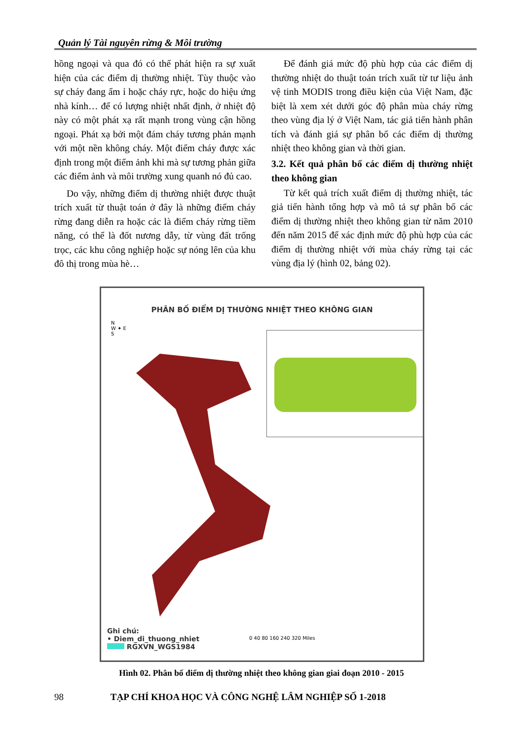Quản lý Tài nguyên rừng & Môi trường
hồng ngoại và qua đó có thể phát hiện ra sự xuất hiện của các điểm dị thường nhiệt. Tùy thuộc vào sự cháy đang ẩm ỉ hoặc cháy rực, hoặc do hiệu ứng nhà kính… để có lượng nhiệt nhất định, ở nhiệt độ này có một phát xạ rất mạnh trong vùng cận hồng ngoại. Phát xạ bởi một đám cháy tương phản mạnh với một nền không cháy. Một điểm cháy được xác định trong một điểm ảnh khi mà sự tương phản giữa các điểm ảnh và môi trường xung quanh nó đủ cao.
Do vậy, những điểm dị thường nhiệt được thuật trích xuất từ thuật toán ở đây là những điểm cháy rừng đang diễn ra hoặc các là điểm cháy rừng tiềm năng, có thể là đốt nương dẫy, từ vùng đất trống trọc, các khu công nghiệp hoặc sự nóng lên của khu đô thị trong mùa hè…
Để đánh giá mức độ phù hợp của các điểm dị thường nhiệt do thuật toán trích xuất từ tư liệu ảnh vệ tinh MODIS trong điều kiện của Việt Nam, đặc biệt là xem xét dưới góc độ phân mùa cháy rừng theo vùng địa lý ở Việt Nam, tác giả tiến hành phân tích và đánh giá sự phân bố các điểm dị thường nhiệt theo không gian và thời gian.
3.2. Kết quả phân bố các điểm dị thường nhiệt theo không gian
Từ kết quả trích xuất điểm dị thường nhiệt, tác giả tiến hành tổng hợp và mô tả sự phân bố các điểm dị thường nhiệt theo không gian từ năm 2010 đến năm 2015 để xác định mức độ phù hợp của các điểm dị thường nhiệt với mùa cháy rừng tại các vùng địa lý (hình 02, bảng 02).
PHÂN BỐ ĐIỂM DỊ THƯỜNG NHIỆT THEO KHÔNG GIAN
N
W ✦ E
S
Ghi chú:
• Diem_di_thuong_nhiet
RGXVN_WGS1984
0 40 80 160 240 320 Miles
Hình 02. Phân bố điểm dị thường nhiệt theo không gian giai đoạn 2010 - 2015
98 TẠP CHÍ KHOA HỌC VÀ CÔNG NGHỆ LÂM NGHIỆP SỐ 1-2018